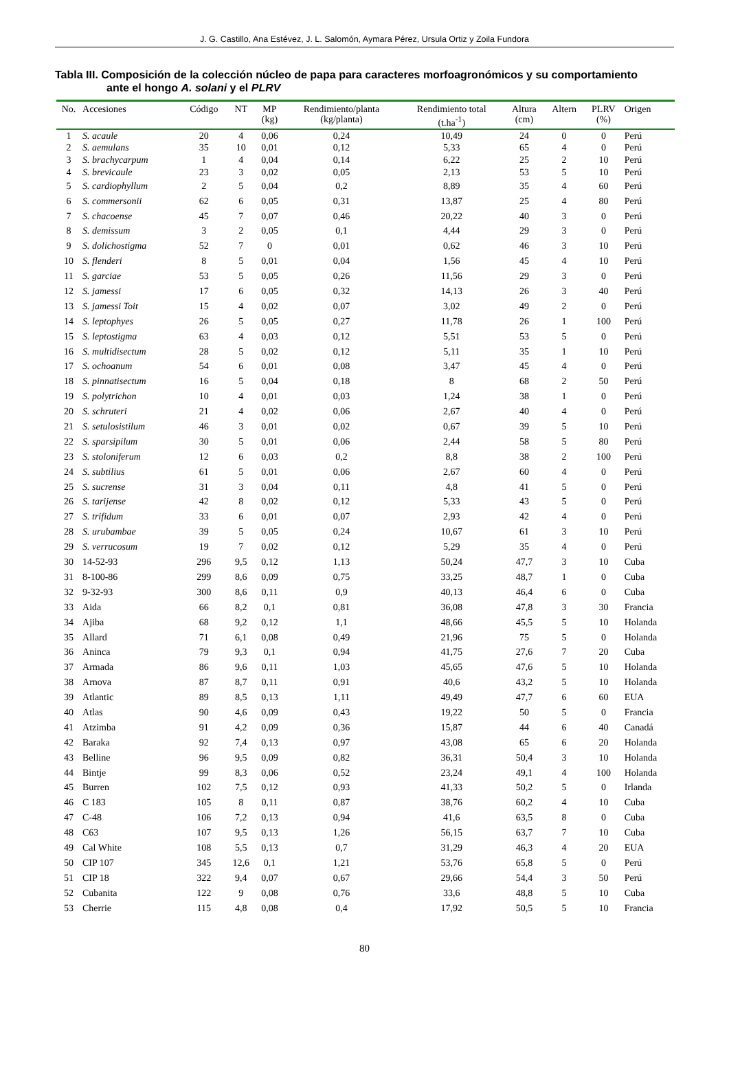J. G. Castillo, Ana Estévez, J. L. Salomón, Aymara Pérez, Ursula Ortiz y Zoila Fundora
Tabla III. Composición de la colección núcleo de papa para caracteres morfoagronómicos y su comportamiento
ante el hongo A. solani y el PLRV
| No. | Accesiones | Código | NT | MP (kg) | Rendimiento/planta (kg/planta) | Rendimiento total (t.ha<sup>-1</sup>) | Altura (cm) | Altern | PLRV (%) | Origen |
| --- | --- | --- | --- | --- | --- | --- | --- | --- | --- | --- |
| 1 | S. acaule | 20 | 4 | 0,06 | 0,24 | 10,49 | 24 | 0 | 0 | Perú |
| 2 | S. aemulans | 35 | 10 | 0,01 | 0,12 | 5,33 | 65 | 4 | 0 | Perú |
| 3 | S. brachycarpum | 1 | 4 | 0,04 | 0,14 | 6,22 | 25 | 2 | 10 | Perú |
| 4 | S. brevicaule | 23 | 3 | 0,02 | 0,05 | 2,13 | 53 | 5 | 10 | Perú |
| 5 | S. cardiophyllum | 2 | 5 | 0,04 | 0,2 | 8,89 | 35 | 4 | 60 | Perú |
| 6 | S. commersonii | 62 | 6 | 0,05 | 0,31 | 13,87 | 25 | 4 | 80 | Perú |
| 7 | S. chacoense | 45 | 7 | 0,07 | 0,46 | 20,22 | 40 | 3 | 0 | Perú |
| 8 | S. demissum | 3 | 2 | 0,05 | 0,1 | 4,44 | 29 | 3 | 0 | Perú |
| 9 | S. dolichostigma | 52 | 7 | 0 | 0,01 | 0,62 | 46 | 3 | 10 | Perú |
| 10 | S. flenderi | 8 | 5 | 0,01 | 0,04 | 1,56 | 45 | 4 | 10 | Perú |
| 11 | S. garciae | 53 | 5 | 0,05 | 0,26 | 11,56 | 29 | 3 | 0 | Perú |
| 12 | S. jamessi | 17 | 6 | 0,05 | 0,32 | 14,13 | 26 | 3 | 40 | Perú |
| 13 | S. jamessi Toit | 15 | 4 | 0,02 | 0,07 | 3,02 | 49 | 2 | 0 | Perú |
| 14 | S. leptophyes | 26 | 5 | 0,05 | 0,27 | 11,78 | 26 | 1 | 100 | Perú |
| 15 | S. leptostigma | 63 | 4 | 0,03 | 0,12 | 5,51 | 53 | 5 | 0 | Perú |
| 16 | S. multidisectum | 28 | 5 | 0,02 | 0,12 | 5,11 | 35 | 1 | 10 | Perú |
| 17 | S. ochoanum | 54 | 6 | 0,01 | 0,08 | 3,47 | 45 | 4 | 0 | Perú |
| 18 | S. pinnatisectum | 16 | 5 | 0,04 | 0,18 | 8 | 68 | 2 | 50 | Perú |
| 19 | S. polytrichon | 10 | 4 | 0,01 | 0,03 | 1,24 | 38 | 1 | 0 | Perú |
| 20 | S. schruteri | 21 | 4 | 0,02 | 0,06 | 2,67 | 40 | 4 | 0 | Perú |
| 21 | S. setulosistilum | 46 | 3 | 0,01 | 0,02 | 0,67 | 39 | 5 | 10 | Perú |
| 22 | S. sparsipilum | 30 | 5 | 0,01 | 0,06 | 2,44 | 58 | 5 | 80 | Perú |
| 23 | S. stoloniferum | 12 | 6 | 0,03 | 0,2 | 8,8 | 38 | 2 | 100 | Perú |
| 24 | S. subtilius | 61 | 5 | 0,01 | 0,06 | 2,67 | 60 | 4 | 0 | Perú |
| 25 | S. sucrense | 31 | 3 | 0,04 | 0,11 | 4,8 | 41 | 5 | 0 | Perú |
| 26 | S. tarijense | 42 | 8 | 0,02 | 0,12 | 5,33 | 43 | 5 | 0 | Perú |
| 27 | S. trifidum | 33 | 6 | 0,01 | 0,07 | 2,93 | 42 | 4 | 0 | Perú |
| 28 | S. urubambae | 39 | 5 | 0,05 | 0,24 | 10,67 | 61 | 3 | 10 | Perú |
| 29 | S. verrucosum | 19 | 7 | 0,02 | 0,12 | 5,29 | 35 | 4 | 0 | Perú |
| 30 | 14-52-93 | 296 | 9,5 | 0,12 | 1,13 | 50,24 | 47,7 | 3 | 10 | Cuba |
| 31 | 8-100-86 | 299 | 8,6 | 0,09 | 0,75 | 33,25 | 48,7 | 1 | 0 | Cuba |
| 32 | 9-32-93 | 300 | 8,6 | 0,11 | 0,9 | 40,13 | 46,4 | 6 | 0 | Cuba |
| 33 | Aida | 66 | 8,2 | 0,1 | 0,81 | 36,08 | 47,8 | 3 | 30 | Francia |
| 34 | Ajiba | 68 | 9,2 | 0,12 | 1,1 | 48,66 | 45,5 | 5 | 10 | Holanda |
| 35 | Allard | 71 | 6,1 | 0,08 | 0,49 | 21,96 | 75 | 5 | 0 | Holanda |
| 36 | Aninca | 79 | 9,3 | 0,1 | 0,94 | 41,75 | 27,6 | 7 | 20 | Cuba |
| 37 | Armada | 86 | 9,6 | 0,11 | 1,03 | 45,65 | 47,6 | 5 | 10 | Holanda |
| 38 | Arnova | 87 | 8,7 | 0,11 | 0,91 | 40,6 | 43,2 | 5 | 10 | Holanda |
| 39 | Atlantic | 89 | 8,5 | 0,13 | 1,11 | 49,49 | 47,7 | 6 | 60 | EUA |
| 40 | Atlas | 90 | 4,6 | 0,09 | 0,43 | 19,22 | 50 | 5 | 0 | Francia |
| 41 | Atzimba | 91 | 4,2 | 0,09 | 0,36 | 15,87 | 44 | 6 | 40 | Canadá |
| 42 | Baraka | 92 | 7,4 | 0,13 | 0,97 | 43,08 | 65 | 6 | 20 | Holanda |
| 43 | Belline | 96 | 9,5 | 0,09 | 0,82 | 36,31 | 50,4 | 3 | 10 | Holanda |
| 44 | Bintje | 99 | 8,3 | 0,06 | 0,52 | 23,24 | 49,1 | 4 | 100 | Holanda |
| 45 | Burren | 102 | 7,5 | 0,12 | 0,93 | 41,33 | 50,2 | 5 | 0 | Irlanda |
| 46 | C 183 | 105 | 8 | 0,11 | 0,87 | 38,76 | 60,2 | 4 | 10 | Cuba |
| 47 | C-48 | 106 | 7,2 | 0,13 | 0,94 | 41,6 | 63,5 | 8 | 0 | Cuba |
| 48 | C63 | 107 | 9,5 | 0,13 | 1,26 | 56,15 | 63,7 | 7 | 10 | Cuba |
| 49 | Cal White | 108 | 5,5 | 0,13 | 0,7 | 31,29 | 46,3 | 4 | 20 | EUA |
| 50 | CIP 107 | 345 | 12,6 | 0,1 | 1,21 | 53,76 | 65,8 | 5 | 0 | Perú |
| 51 | CIP 18 | 322 | 9,4 | 0,07 | 0,67 | 29,66 | 54,4 | 3 | 50 | Perú |
| 52 | Cubanita | 122 | 9 | 0,08 | 0,76 | 33,6 | 48,8 | 5 | 10 | Cuba |
| 53 | Cherrie | 115 | 4,8 | 0,08 | 0,4 | 17,92 | 50,5 | 5 | 10 | Francia |
80